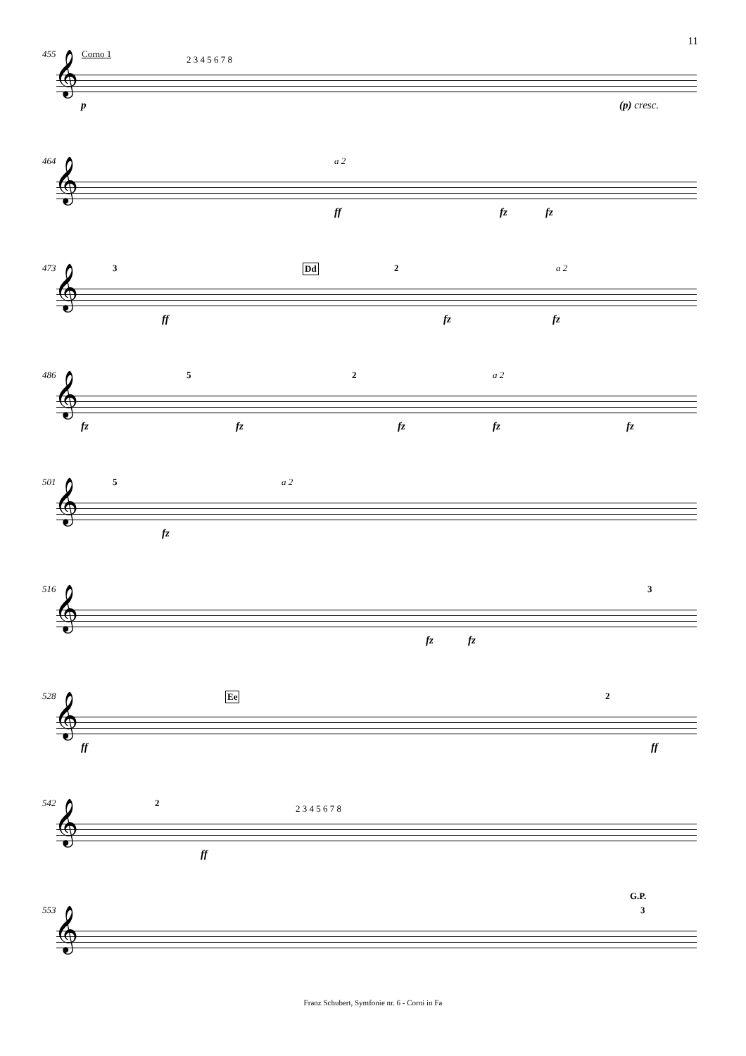11
455 Corno 1
2 3 4 5 6 7 8
𝄞
p (p) cresc.
464 a 2
𝄞
ff fz fz
473 3 Dd 2 a 2
𝄞
ff fz fz
486 5 2 a 2
𝄞
fz fz fz fz fz
501 5 a 2
𝄞
fz
516 3
𝄞
fz fz
528 Ee 2
𝄞
ff ff
542 2
2 3 4 5 6 7 8
𝄞
ff
553
G.P.
3
𝄞
Franz Schubert, Symfonie nr. 6 - Corni in Fa